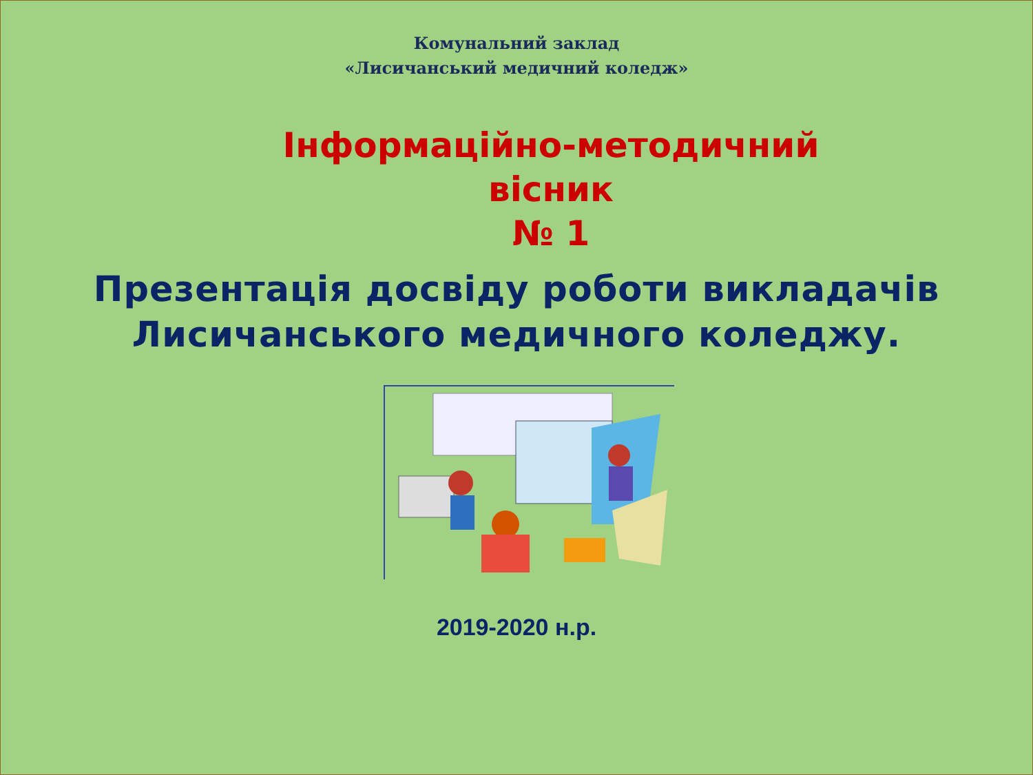Комунальний заклад
«Лисичанський медичний коледж»
Інформаційно-методичний
вісник
№ 1
Презентація досвіду роботи викладачів
Лисичанського медичного коледжу.
2019-2020 н.р.